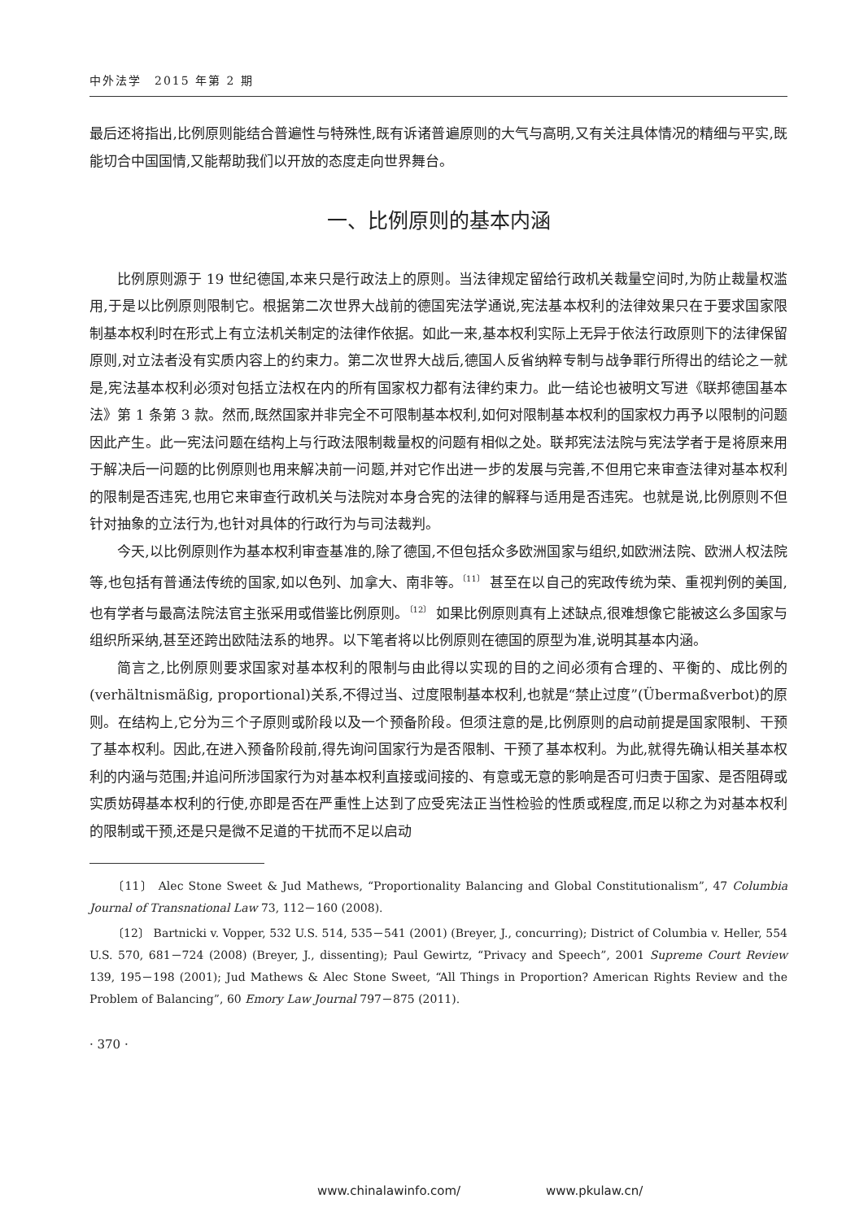中外法学　2015 年第 2 期
最后还将指出,比例原则能结合普遍性与特殊性,既有诉诸普遍原则的大气与高明,又有关注具体情况的精细与平实,既能切合中国国情,又能帮助我们以开放的态度走向世界舞台。
一、比例原则的基本内涵
比例原则源于 19 世纪德国,本来只是行政法上的原则。当法律规定留给行政机关裁量空间时,为防止裁量权滥用,于是以比例原则限制它。根据第二次世界大战前的德国宪法学通说,宪法基本权利的法律效果只在于要求国家限制基本权利时在形式上有立法机关制定的法律作依据。如此一来,基本权利实际上无异于依法行政原则下的法律保留原则,对立法者没有实质内容上的约束力。第二次世界大战后,德国人反省纳粹专制与战争罪行所得出的结论之一就是,宪法基本权利必须对包括立法权在内的所有国家权力都有法律约束力。此一结论也被明文写进《联邦德国基本法》第 1 条第 3 款。然而,既然国家并非完全不可限制基本权利,如何对限制基本权利的国家权力再予以限制的问题因此产生。此一宪法问题在结构上与行政法限制裁量权的问题有相似之处。联邦宪法法院与宪法学者于是将原来用于解决后一问题的比例原则也用来解决前一问题,并对它作出进一步的发展与完善,不但用它来审查法律对基本权利的限制是否违宪,也用它来审查行政机关与法院对本身合宪的法律的解释与适用是否违宪。也就是说,比例原则不但针对抽象的立法行为,也针对具体的行政行为与司法裁判。
今天,以比例原则作为基本权利审查基准的,除了德国,不但包括众多欧洲国家与组织,如欧洲法院、欧洲人权法院等,也包括有普通法传统的国家,如以色列、加拿大、南非等。<sup>〔11〕</sup> 甚至在以自己的宪政传统为荣、重视判例的美国,也有学者与最高法院法官主张采用或借鉴比例原则。<sup>〔12〕</sup> 如果比例原则真有上述缺点,很难想像它能被这么多国家与组织所采纳,甚至还跨出欧陆法系的地界。以下笔者将以比例原则在德国的原型为准,说明其基本内涵。
简言之,比例原则要求国家对基本权利的限制与由此得以实现的目的之间必须有合理的、平衡的、成比例的(verhältnismäßig, proportional)关系,不得过当、过度限制基本权利,也就是“禁止过度”(Übermaßverbot)的原则。在结构上,它分为三个子原则或阶段以及一个预备阶段。但须注意的是,比例原则的启动前提是国家限制、干预了基本权利。因此,在进入预备阶段前,得先询问国家行为是否限制、干预了基本权利。为此,就得先确认相关基本权利的内涵与范围;并追问所涉国家行为对基本权利直接或间接的、有意或无意的影响是否可归责于国家、是否阻碍或实质妨碍基本权利的行使,亦即是否在严重性上达到了应受宪法正当性检验的性质或程度,而足以称之为对基本权利的限制或干预,还是只是微不足道的干扰而不足以启动
〔11〕 Alec Stone Sweet & Jud Mathews, “Proportionality Balancing and Global Constitutionalism”, 47 Columbia Journal of Transnational Law 73, 112－160 (2008).
〔12〕 Bartnicki v. Vopper, 532 U.S. 514, 535－541 (2001) (Breyer, J., concurring); District of Columbia v. Heller, 554 U.S. 570, 681－724 (2008) (Breyer, J., dissenting); Paul Gewirtz, “Privacy and Speech”, 2001 Supreme Court Review 139, 195－198 (2001); Jud Mathews & Alec Stone Sweet, “All Things in Proportion? American Rights Review and the Problem of Balancing”, 60 Emory Law Journal 797－875 (2011).
· 370 ·
www.chinalawinfo.com/ www.pkulaw.cn/